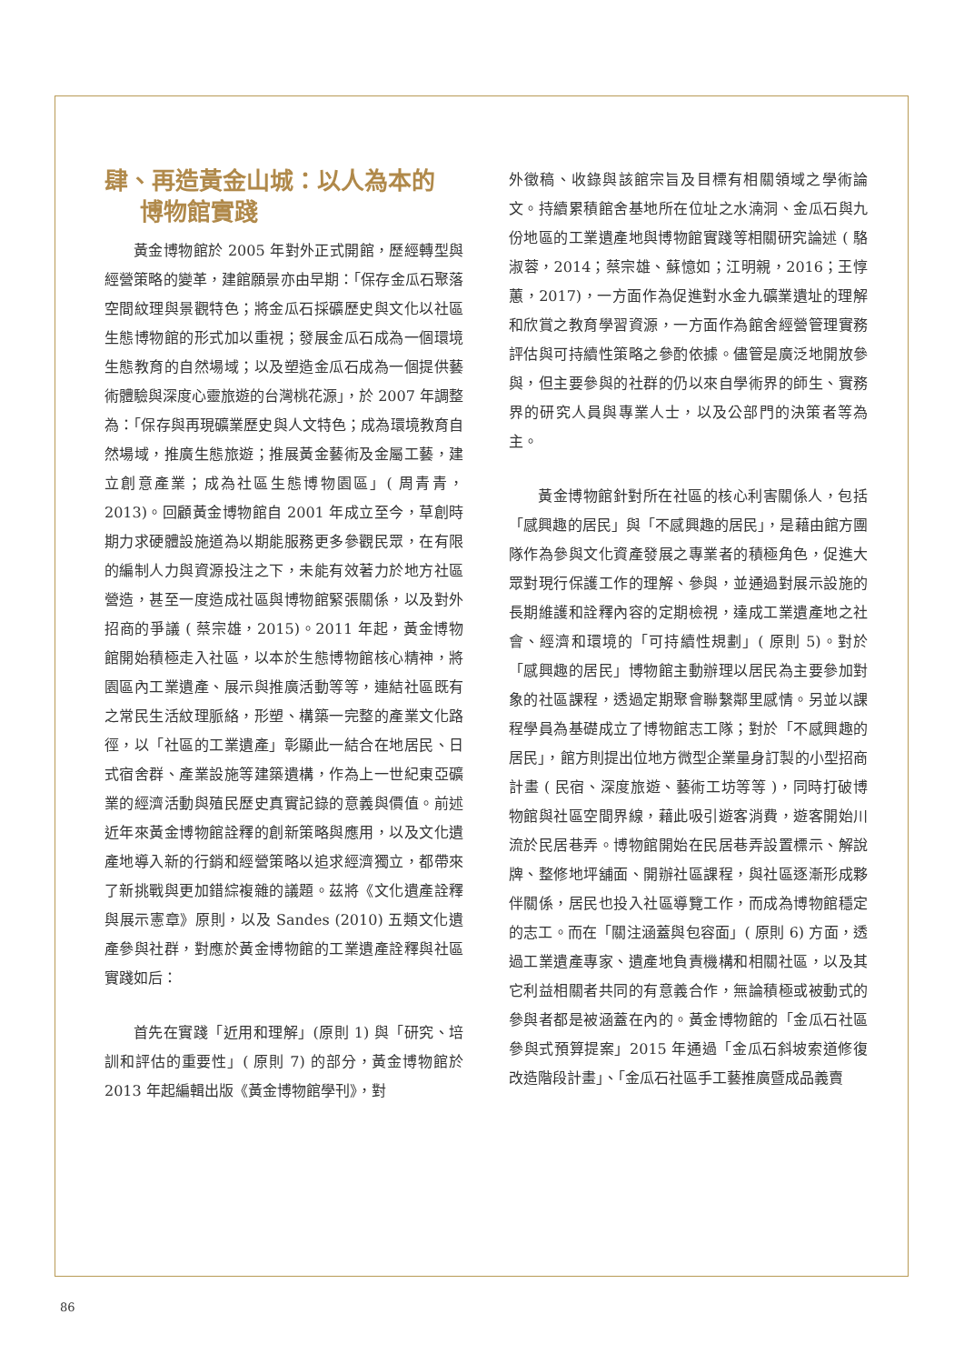肆、再造黃金山城：以人為本的
  博物館實踐
黃金博物館於 2005 年對外正式開館，歷經轉型與經營策略的變革，建館願景亦由早期：「保存金瓜石聚落空間紋理與景觀特色；將金瓜石採礦歷史與文化以社區生態博物館的形式加以重視；發展金瓜石成為一個環境生態教育的自然場域；以及塑造金瓜石成為一個提供藝術體驗與深度心靈旅遊的台灣桃花源」，於 2007 年調整為：「保存與再現礦業歷史與人文特色；成為環境教育自然場域，推廣生態旅遊；推展黃金藝術及金屬工藝，建立創意產業；成為社區生態博物園區」( 周青青，2013)。回顧黃金博物館自 2001 年成立至今，草創時期力求硬體設施道為以期能服務更多參觀民眾，在有限的編制人力與資源投注之下，未能有效著力於地方社區營造，甚至一度造成社區與博物館緊張關係，以及對外招商的爭議 ( 蔡宗雄，2015)。2011 年起，黃金博物館開始積極走入社區，以本於生態博物館核心精神，將園區內工業遺產、展示與推廣活動等等，連結社區既有之常民生活紋理脈絡，形塑、構築一完整的產業文化路徑，以「社區的工業遺產」彰顯此一結合在地居民、日式宿舍群、產業設施等建築遺構，作為上一世紀東亞礦業的經濟活動與殖民歷史真實記錄的意義與價值。前述近年來黃金博物館詮釋的創新策略與應用，以及文化遺產地導入新的行銷和經營策略以追求經濟獨立，都帶來了新挑戰與更加錯綜複雜的議題。茲將《文化遺產詮釋與展示憲章》原則，以及 Sandes (2010) 五類文化遺產參與社群，對應於黃金博物館的工業遺產詮釋與社區實踐如后：
首先在實踐「近用和理解」(原則 1) 與「研究、培訓和評估的重要性」( 原則 7) 的部分，黃金博物館於 2013 年起編輯出版《黃金博物館學刊》，對
外徵稿、收錄與該館宗旨及目標有相關領域之學術論文。持續累積館舍基地所在位址之水湳洞、金瓜石與九份地區的工業遺產地與博物館實踐等相關研究論述 ( 駱淑蓉，2014；蔡宗雄、蘇憶如；江明親，2016；王惇蕙，2017)，一方面作為促進對水金九礦業遺址的理解和欣賞之教育學習資源，一方面作為館舍經營管理實務評估與可持續性策略之參酌依據。儘管是廣泛地開放參與，但主要參與的社群的仍以來自學術界的師生、實務界的研究人員與專業人士，以及公部門的決策者等為主。
黃金博物館針對所在社區的核心利害關係人，包括「感興趣的居民」與「不感興趣的居民」，是藉由館方團隊作為參與文化資產發展之專業者的積極角色，促進大眾對現行保護工作的理解、參與，並通過對展示設施的長期維護和詮釋內容的定期檢視，達成工業遺產地之社會、經濟和環境的「可持續性規劃」( 原則 5)。對於「感興趣的居民」博物館主動辦理以居民為主要參加對象的社區課程，透過定期聚會聯繫鄰里感情。另並以課程學員為基礎成立了博物館志工隊；對於「不感興趣的居民」，館方則提出位地方微型企業量身訂製的小型招商計畫 ( 民宿、深度旅遊、藝術工坊等等 )，同時打破博物館與社區空間界線，藉此吸引遊客消費，遊客開始川流於民居巷弄。博物館開始在民居巷弄設置標示、解說牌、整修地坪舖面、開辦社區課程，與社區逐漸形成夥伴關係，居民也投入社區導覽工作，而成為博物館穩定的志工。而在「關注涵蓋與包容面」( 原則 6) 方面，透過工業遺產專家、遺產地負責機構和相關社區，以及其它利益相關者共同的有意義合作，無論積極或被動式的參與者都是被涵蓋在內的。黃金博物館的「金瓜石社區參與式預算提案」2015 年通過「金瓜石斜坡索道修復改造階段計畫」、「金瓜石社區手工藝推廣暨成品義賣
86